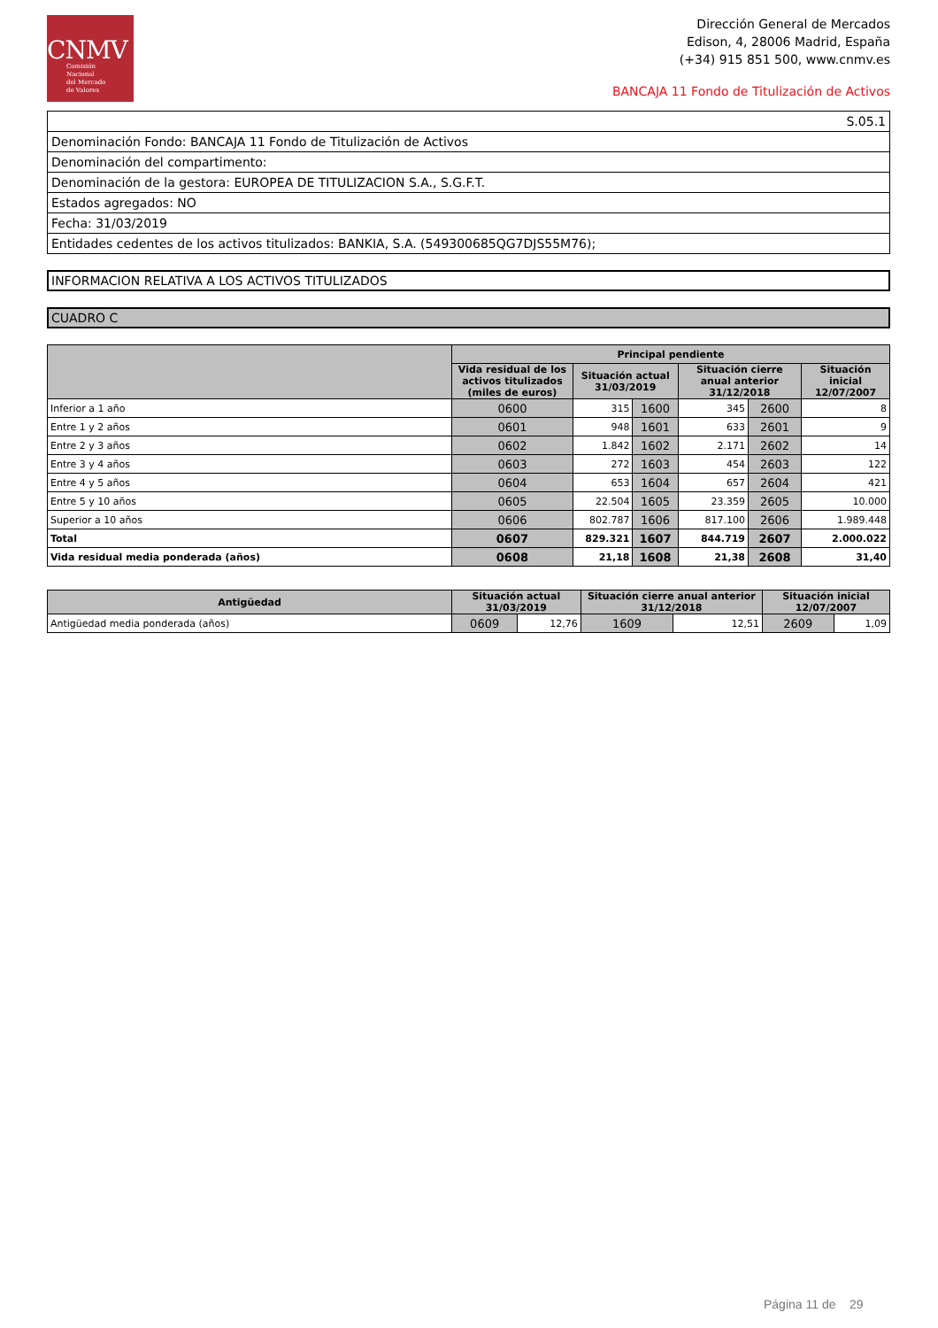CNMV
Comisión
Nacional
del Mercado
de Valores
Dirección General de Mercados
Edison, 4, 28006 Madrid, España
(+34) 915 851 500, www.cnmv.es
BANCAJA 11 Fondo de Titulización de Activos
| S.05.1 |
| Denominación Fondo: BANCAJA 11 Fondo de Titulización de Activos |
| Denominación del compartimento: |
| Denominación de la gestora: EUROPEA DE TITULIZACION S.A., S.G.F.T. |
| Estados agregados: NO |
| Fecha: 31/03/2019 |
| Entidades cedentes de los activos titulizados: BANKIA, S.A. (549300685QG7DJS55M76); |
INFORMACION RELATIVA A LOS ACTIVOS TITULIZADOS
CUADRO C
| | Principal pendiente | | | | | |
| --- | --- | --- | --- | --- | --- | --- |
| | Vida residual de los activos titulizados (miles de euros) | Situación actual 31/03/2019 | | Situación cierre anual anterior 31/12/2018 | | Situación inicial 12/07/2007 |
| Inferior a 1 año | 0600 | 315 | 1600 | 345 | 2600 | 8 |
| Entre 1 y 2 años | 0601 | 948 | 1601 | 633 | 2601 | 9 |
| Entre 2 y 3 años | 0602 | 1.842 | 1602 | 2.171 | 2602 | 14 |
| Entre 3 y 4 años | 0603 | 272 | 1603 | 454 | 2603 | 122 |
| Entre 4 y 5 años | 0604 | 653 | 1604 | 657 | 2604 | 421 |
| Entre 5 y 10 años | 0605 | 22.504 | 1605 | 23.359 | 2605 | 10.000 |
| Superior a 10 años | 0606 | 802.787 | 1606 | 817.100 | 2606 | 1.989.448 |
| Total | 0607 | 829.321 | 1607 | 844.719 | 2607 | 2.000.022 |
| Vida residual media ponderada (años) | 0608 | 21,18 | 1608 | 21,38 | 2608 | 31,40 |
| Antigüedad | Situación actual 31/03/2019 | | Situación cierre anual anterior 31/12/2018 | | Situación inicial 12/07/2007 | |
| --- | --- | --- | --- | --- | --- | --- |
| Antigüedad media ponderada (años) | 0609 | 12,76 | 1609 | 12,51 | 2609 | 1,09 |
Página 11 de 29